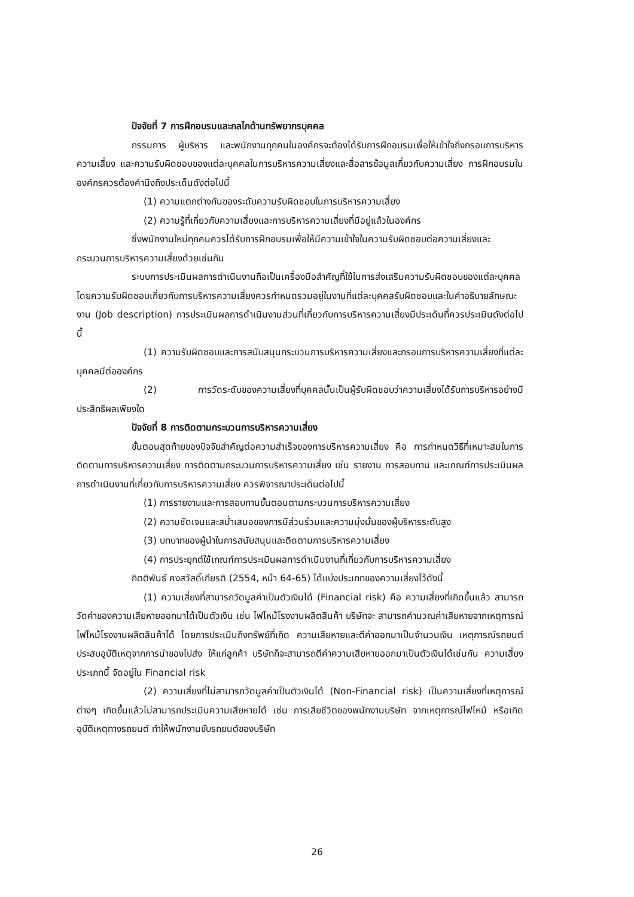ปัจจัยที่ 7 การฝึกอบรมและกลไกด้านทรัพยากรบุคคล
กรรมการ ผู้บริหาร และพนักงานทุกคนในองค์กรจะต้องได้รับการฝึกอบรมเพื่อให้เข้าใจถึงกรอบการบริหารความเสี่ยง และความรับผิดชอบของแต่ละบุคคลในการบริหารความเสี่ยงและสื่อสารข้อมูลเกี่ยวกับความเสี่ยง การฝึกอบรมในองค์กรควรต้องคำนึงถึงประเด็นดังต่อไปนี้
(1) ความแตกต่างกันของระดับความรับผิดชอบในการบริหารความเสี่ยง
(2) ความรู้ที่เกี่ยวกับความเสี่ยงและการบริหารความเสี่ยงที่มีอยู่แล้วในองค์กร
ซึ่งพนักงานใหม่ทุกคนควรได้รับการฝึกอบรมเพื่อให้มีความเข้าใจในความรับผิดชอบต่อความเสี่ยงและกระบวนการบริหารความเสี่ยงด้วยเช่นกัน
ระบบการประเมินผลการดำเนินงานถือเป็นเครื่องมือสำคัญที่ใช้ในการส่งเสริมความรับผิดชอบของแต่ละบุคคล โดยความรับผิดชอบเกี่ยวกับการบริหารความเสี่ยงควรกำหนดรวมอยู่ในงานที่แต่ละบุคคลรับผิดชอบและในคำอธิบายลักษณะงาน (Job description) การประเมินผลการดำเนินงานส่วนที่เกี่ยวกับการบริหารความเสี่ยงมีประเด็นที่ควรประเมินดังต่อไปนี้
(1) ความรับผิดชอบและการสนับสนุนกระบวนการบริหารความเสี่ยงและกรอบการบริหารความเสี่ยงที่แต่ละบุคคลมีต่อองค์กร
(2) การวัดระดับของความเสี่ยงที่บุคคลนั้นเป็นผู้รับผิดชอบว่าความเสี่ยงได้รับการบริหารอย่างมีประสิทธิผลเพียงใด
ปัจจัยที่ 8 การติดตามกระบวนการบริหารความเสี่ยง
ขั้นตอนสุดท้ายของปัจจัยสำคัญต่อความสำเร็จของการบริหารความเสี่ยง คือ การกำหนดวิธีที่เหมาะสมในการติดตามการบริหารความเสี่ยง การติดตามกระบวนการบริหารความเสี่ยง เช่น รายงาน การสอบทาน และเกณฑ์การประเมินผลการดำเนินงานที่เกี่ยวกับการบริหารความเสี่ยง ควรพิจารณาประเด็นต่อไปนี้
(1) การรายงานและการสอบทานขั้นตอนตามกระบวนการบริหารความเสี่ยง
(2) ความชัดเจนและสม่ำเสมอของการมีส่วนร่วมและความมุ่งมั่นของผู้บริหารระดับสูง
(3) บทบาทของผู้นำในการสนับสนุนและติดตามการบริหารความเสี่ยง
(4) การประยุกต์ใช้เกณฑ์การประเมินผลการดำเนินงานที่เกี่ยวกับการบริหารความเสี่ยง
กิตติพันธ์ คงสวัสดิ์เกียรติ (2554, หน้า 64-65) ได้แบ่งประเภทของความเสี่ยงไว้ดังนี้
(1) ความเสี่ยงที่สามารถวัดมูลค่าเป็นตัวเงินได้ (Financial risk) คือ ความเสี่ยงที่เกิดขึ้นแล้ว สามารถวัดค่าของความเสียหายออกมาได้เป็นตัวเงิน เช่น ไฟไหม้โรงงานผลิตสินค้า บริษัทจะ สามารถคำนวณค่าเสียหายจากเหตุการณ์ไฟไหม้โรงงานผลิตสินค้าได้ โดยการประเมินถึงทรัพย์ที่เกิด ความเสียหายและตีค่าออกมาเป็นจำนวนเงิน เหตุการณ์รถยนต์ประสบอุบัติเหตุจากการนำของไปส่ง ให้แก่ลูกค้า บริษัทก็จะสามารถตีค่าความเสียหายออกมาเป็นตัวเงินได้เช่นกัน ความเสี่ยงประเภทนี้ จัดอยู่ใน Financial risk
(2) ความเสี่ยงที่ไม่สามารถวัดมูลค่าเป็นตัวเงินได้ (Non-Financial risk) เป็นความเสี่ยงที่เหตุการณ์ต่างๆ เกิดขึ้นแล้วไม่สามารถประเมินความเสียหายได้ เช่น การเสียชีวิตของพนักงานบริษัท จากเหตุการณ์ไฟไหม้ หรือเกิดอุบัติเหตุทางรถยนต์ ทำให้พนักงานขับรถยนต์ของบริษัท
26